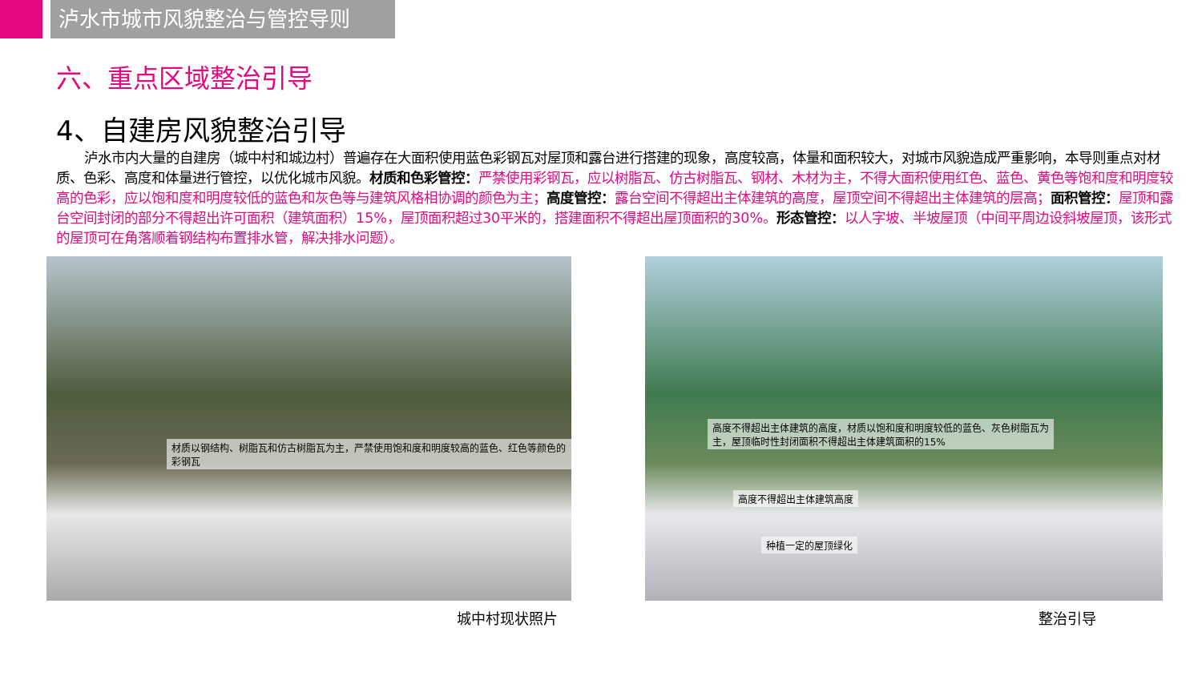泸水市城市风貌整治与管控导则
六、重点区域整治引导
4、自建房风貌整治引导
泸水市内大量的自建房（城中村和城边村）普遍存在大面积使用蓝色彩钢瓦对屋顶和露台进行搭建的现象，高度较高，体量和面积较大，对城市风貌造成严重影响，本导则重点对材质、色彩、高度和体量进行管控，以优化城市风貌。材质和色彩管控：严禁使用彩钢瓦，应以树脂瓦、仿古树脂瓦、钢材、木材为主，不得大面积使用红色、蓝色、黄色等饱和度和明度较高的色彩，应以饱和度和明度较低的蓝色和灰色等与建筑风格相协调的颜色为主；高度管控：露台空间不得超出主体建筑的高度，屋顶空间不得超出主体建筑的层高；面积管控：屋顶和露台空间封闭的部分不得超出许可面积（建筑面积）15%，屋顶面积超过30平米的，搭建面积不得超出屋顶面积的30%。形态管控：以人字坡、半坡屋顶（中间平周边设斜坡屋顶，该形式的屋顶可在角落顺着钢结构布置排水管，解决排水问题）。
材质以钢结构、树脂瓦和仿古树脂瓦为主，严禁使用饱和度和明度较高的蓝色、红色等颜色的彩钢瓦
高度不得超出主体建筑的高度，材质以饱和度和明度较低的蓝色、灰色树脂瓦为主，屋顶临时性封闭面积不得超出主体建筑面积的15%
高度不得超出主体建筑高度
种植一定的屋顶绿化
城中村现状照片 整治引导